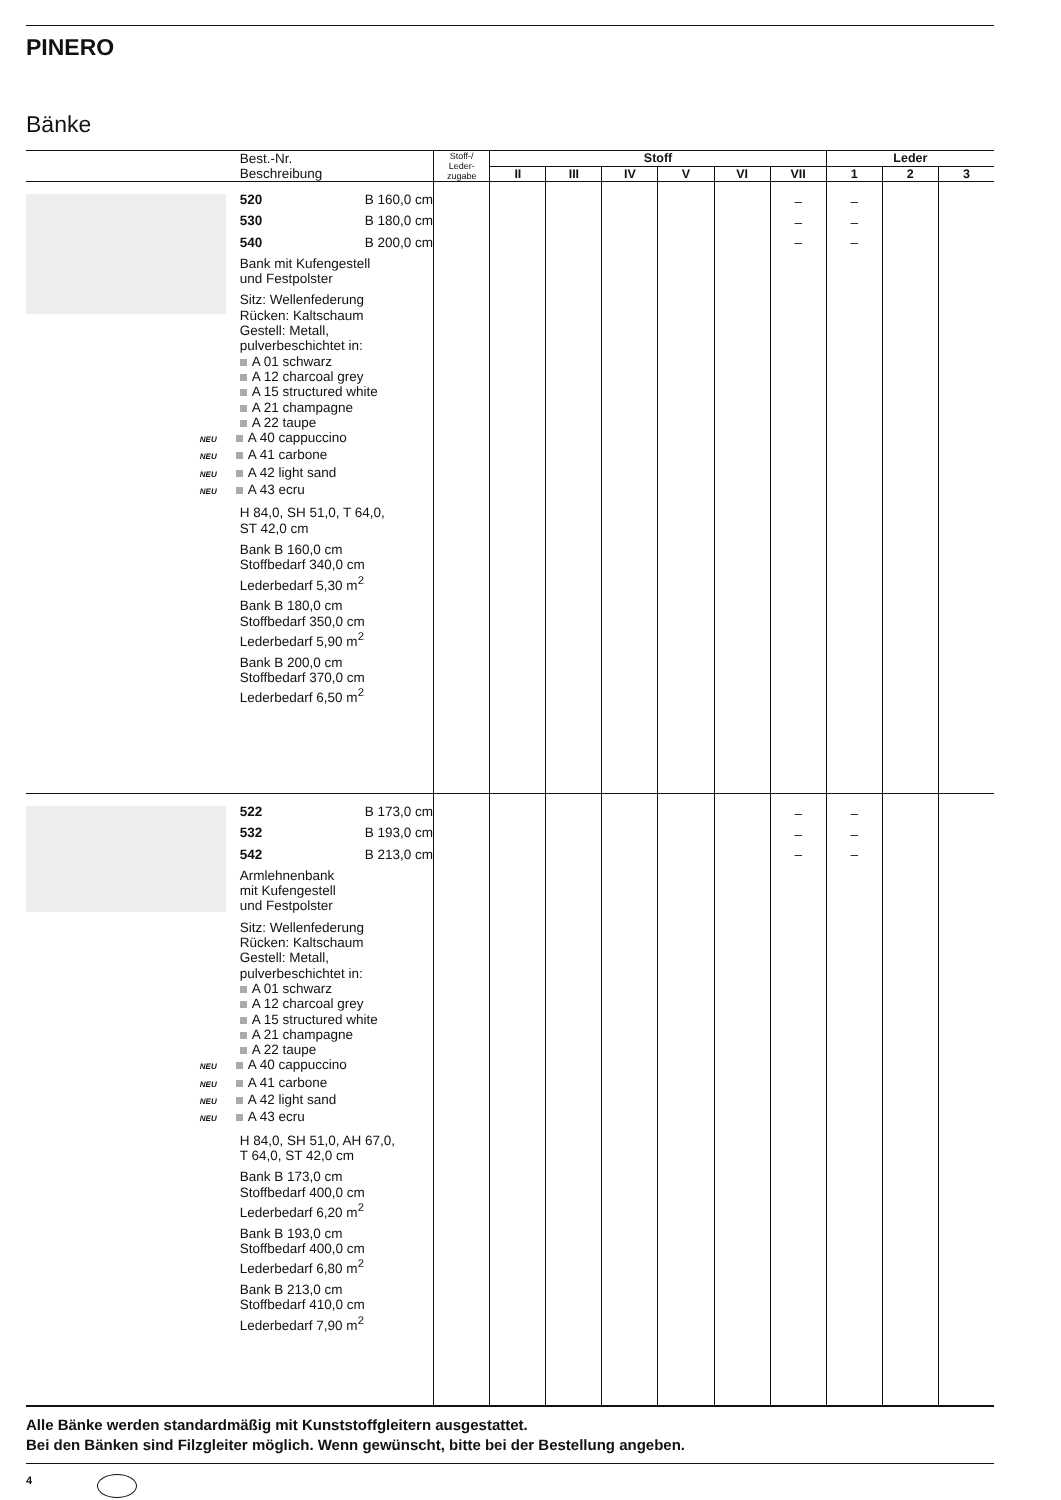PINERO
Bänke
| | Best.-Nr. Beschreibung | Stoff-/ Leder- zugabe | Stoff | | | | | | Leder | | |
| --- | --- | --- | --- | --- | --- | --- | --- | --- | --- | --- | --- |
| | | | II | III | IV | V | VI | VII | 1 | 2 | 3 |
| | 520 B 160,0 cm 530 B 180,0 cm 540 B 200,0 cm Bank mit Kufengestell und Festpolster Sitz: Wellenfederung Rücken: Kaltschaum Gestell: Metall, pulverbeschichtet in: A 01 schwarz A 12 charcoal grey A 15 structured white A 21 champagne A 22 taupe NEU A 40 cappuccino NEU A 41 carbone NEU A 42 light sand NEU A 43 ecru H 84,0, SH 51,0, T 64,0, ST 42,0 cm Bank B 160,0 cm Stoffbedarf 340,0 cm Lederbedarf 5,30 m<sup>2</sup> Bank B 180,0 cm Stoffbedarf 350,0 cm Lederbedarf 5,90 m<sup>2</sup> Bank B 200,0 cm Stoffbedarf 370,0 cm Lederbedarf 6,50 m<sup>2</sup> | | | | | | | – – – | – – – | | |
| | 522 B 173,0 cm 532 B 193,0 cm 542 B 213,0 cm Armlehnenbank mit Kufengestell und Festpolster Sitz: Wellenfederung Rücken: Kaltschaum Gestell: Metall, pulverbeschichtet in: A 01 schwarz A 12 charcoal grey A 15 structured white A 21 champagne A 22 taupe NEU A 40 cappuccino NEU A 41 carbone NEU A 42 light sand NEU A 43 ecru H 84,0, SH 51,0, AH 67,0, T 64,0, ST 42,0 cm Bank B 173,0 cm Stoffbedarf 400,0 cm Lederbedarf 6,20 m<sup>2</sup> Bank B 193,0 cm Stoffbedarf 400,0 cm Lederbedarf 6,80 m<sup>2</sup> Bank B 213,0 cm Stoffbedarf 410,0 cm Lederbedarf 7,90 m<sup>2</sup> | | | | | | | – – – | – – – | | |
Alle Bänke werden standardmäßig mit Kunststoffgleitern ausgestattet.
Bei den Bänken sind Filzgleiter möglich. Wenn gewünscht, bitte bei der Bestellung angeben.
4